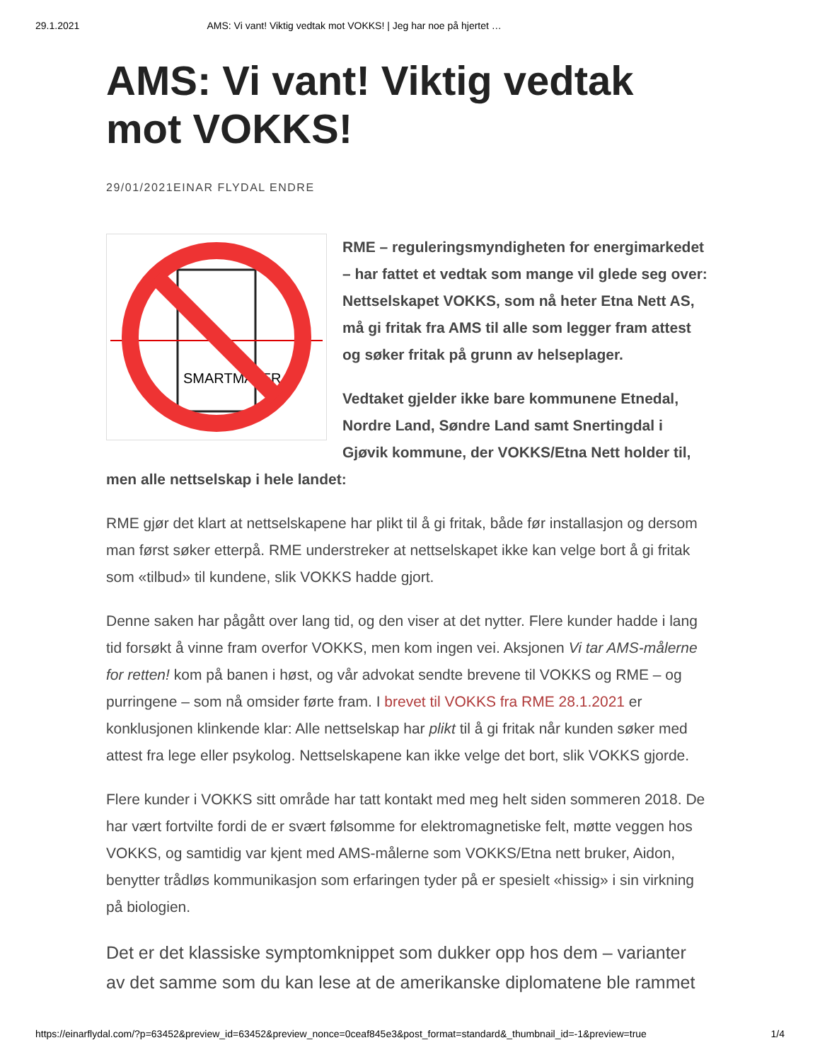29.1.2021 AMS: Vi vant! Viktig vedtak mot VOKKS! | Jeg har noe på hjertet …
AMS: Vi vant! Viktig vedtak mot VOKKS!
29/01/2021EINAR FLYDAL ENDRE
SMARTMÅLER
RME – reguleringsmyndigheten for energimarkedet – har fattet et vedtak som mange vil glede seg over: Nettselskapet VOKKS, som nå heter Etna Nett AS, må gi fritak fra AMS til alle som legger fram attest og søker fritak på grunn av helseplager.
Vedtaket gjelder ikke bare kommunene Etnedal, Nordre Land, Søndre Land samt Snertingdal i Gjøvik kommune, der VOKKS/Etna Nett holder til, men alle nettselskap i hele landet:
RME gjør det klart at nettselskapene har plikt til å gi fritak, både før installasjon og dersom man først søker etterpå. RME understreker at nettselskapet ikke kan velge bort å gi fritak som «tilbud» til kundene, slik VOKKS hadde gjort.
Denne saken har pågått over lang tid, og den viser at det nytter. Flere kunder hadde i lang tid forsøkt å vinne fram overfor VOKKS, men kom ingen vei. Aksjonen Vi tar AMS-målerne for retten! kom på banen i høst, og vår advokat sendte brevene til VOKKS og RME – og purringene – som nå omsider førte fram. I brevet til VOKKS fra RME 28.1.2021 er konklusjonen klinkende klar: Alle nettselskap har plikt til å gi fritak når kunden søker med attest fra lege eller psykolog. Nettselskapene kan ikke velge det bort, slik VOKKS gjorde.
Flere kunder i VOKKS sitt område har tatt kontakt med meg helt siden sommeren 2018. De har vært fortvilte fordi de er svært følsomme for elektromagnetiske felt, møtte veggen hos VOKKS, og samtidig var kjent med AMS-målerne som VOKKS/Etna nett bruker, Aidon, benytter trådløs kommunikasjon som erfaringen tyder på er spesielt «hissig» i sin virkning på biologien.
Det er det klassiske symptomknippet som dukker opp hos dem – varianter av det samme som du kan lese at de amerikanske diplomatene ble rammet
https://einarflydal.com/?p=63452&preview_id=63452&preview_nonce=0ceaf845e3&post_format=standard&_thumbnail_id=-1&preview=true 1/4